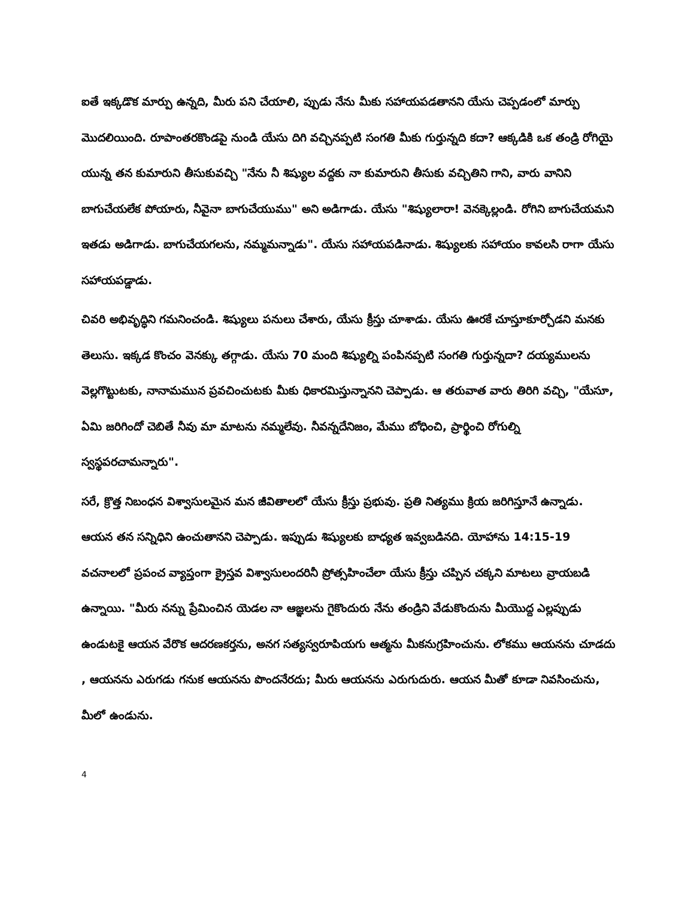ఐతే ఇక్కడొక మార్పు ఉన్నది, మీరు పని చేయాలి, ప్పుడు నేను మీకు సహాయపడతానని యేసు చెప్పడంలో మార్పు మొదలియింది. రూపాంతరకొండపై నుండి యేసు దిగి వచ్చినప్పటి సంగతి మీకు గుర్తున్నది కదా? ఆక్కడికి ఒక తండ్రి రోగియై యున్న తన కుమారుని తీసుకువచ్చి "నేను నీ శిష్యుల వద్దకు నా కుమారుని తీసుకు వచ్చితిని గాని, వారు వానిని బాగుచేయలేక పోయారు, నీవైనా బాగుచేయుము" అని అడిగాడు. యేసు "శిష్యులారా! వెనక్కెల్లండి. రోగిని బాగుచేయమని ఇతడు అడిగాడు. బాగుచేయగలను, నమ్మమన్నాడు". యేసు సహాయపడినాడు. శిష్యులకు సహాయం కావలసి రాగా యేసు సహాయపడ్డాడు.
చివరి అభివృద్ధిని గమనించండి. శిష్యులు పనులు చేశారు, యేసు క్రీస్తు చూశాడు. యేసు ఊరకే చూస్తూకూర్చోడని మనకు తెలుసు. ఇక్కడ కొంచం వెనక్కు తగ్గాడు. యేసు 70 మంది శిష్యుల్ని పంపినప్పటి సంగతి గుర్తున్నదా? దయ్యములను వెల్లగొట్టుటకు, నానామమున ప్రవచించుటకు మీకు ధికారమిస్తున్నానని చెప్పాడు. ఆ తరువాత వారు తిరిగి వచ్చి, "యేసూ, ఏమి జరిగిందో చెబితే నీవు మా మాటను నమ్మలేవు. నీవన్నదేనిజం, మేము బోధించి, ప్రార్థించి రోగుల్ని స్వస్థపరచామన్నారు".
సరే, క్రొత్త నిబంధన విశ్వాసులమైన మన జీవితాలలో యేసు క్రీస్తు ప్రభువు. ప్రతి నిత్యము క్రియ జరిగిస్తూనే ఉన్నాడు. ఆయన తన సన్నిధిని ఉంచుతానని చెప్పాడు. ఇప్పుడు శిష్యులకు బాధ్యత ఇవ్వబడినది. యోహాను 14:15-19 వచనాలలో ప్రపంచ వ్యాప్తంగా క్రైస్తవ విశ్వాసులందరినీ ప్రోత్సహించేలా యేసు క్రీస్తు చప్పిన చక్కని మాటలు వ్రాయబడి ఉన్నాయి. "మీరు నన్ను ప్రేమించిన యెడల నా ఆజ్ఞలను గైకొందురు నేను తండ్రిని వేడుకొందును మీయొద్ద ఎల్లప్పుడు ఉండుటకై ఆయన వేరొక ఆదరణకర్తను, అనగ సత్యస్వరూపియగు ఆత్మను మీకనుగ్రహించును. లోకము ఆయనను చూడదు , ఆయనను ఎరుగడు గనుక ఆయనను పొందనేరదు; మీరు ఆయనను ఎరుగుదురు. ఆయన మీతో కూడా నివసించును, మీలో ఉండును.
4